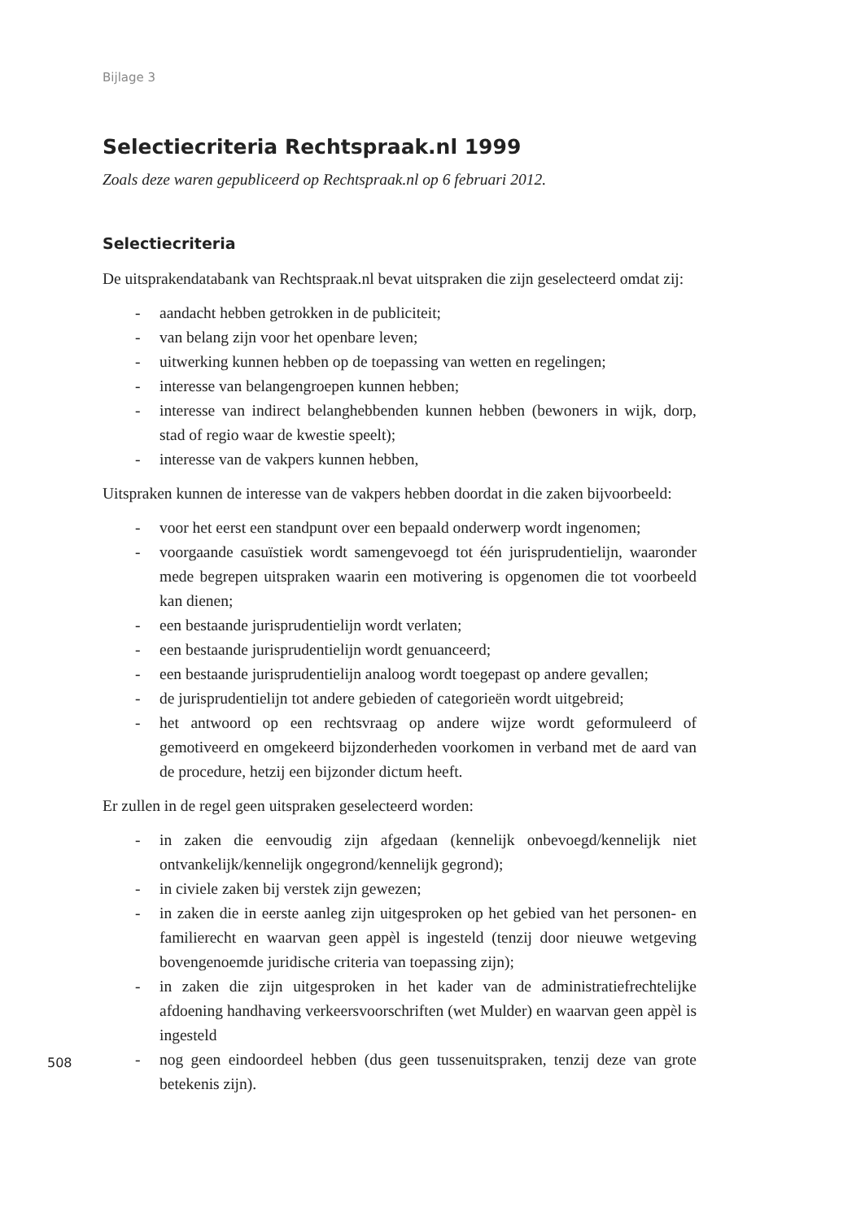Bijlage 3
Selectiecriteria Rechtspraak.nl 1999
Zoals deze waren gepubliceerd op Rechtspraak.nl op 6 februari 2012.
Selectiecriteria
De uitsprakendatabank van Rechtspraak.nl bevat uitspraken die zijn geselecteerd omdat zij:
- aandacht hebben getrokken in de publiciteit;
- van belang zijn voor het openbare leven;
- uitwerking kunnen hebben op de toepassing van wetten en regelingen;
- interesse van belangengroepen kunnen hebben;
- interesse van indirect belanghebbenden kunnen hebben (bewoners in wijk, dorp, stad of regio waar de kwestie speelt);
- interesse van de vakpers kunnen hebben,
Uitspraken kunnen de interesse van de vakpers hebben doordat in die zaken bijvoorbeeld:
- voor het eerst een standpunt over een bepaald onderwerp wordt ingenomen;
- voorgaande casuïstiek wordt samengevoegd tot één jurisprudentielijn, waar­onder mede begrepen uitspraken waarin een motivering is opgenomen die tot voorbeeld kan dienen;
- een bestaande jurisprudentielijn wordt verlaten;
- een bestaande jurisprudentielijn wordt genuanceerd;
- een bestaande jurisprudentielijn analoog wordt toegepast op andere gevallen;
- de jurisprudentielijn tot andere gebieden of categorieën wordt uitgebreid;
- het antwoord op een rechtsvraag op andere wijze wordt geformuleerd of gemotiveerd en omgekeerd bijzonderheden voorkomen in verband met de aard van de procedure, hetzij een bijzonder dictum heeft.
Er zullen in de regel geen uitspraken geselecteerd worden:
- in zaken die eenvoudig zijn afgedaan (kennelijk onbevoegd/kennelijk niet ontvankelijk/kennelijk ongegrond/kennelijk gegrond);
- in civiele zaken bij verstek zijn gewezen;
- in zaken die in eerste aanleg zijn uitgesproken op het gebied van het perso­nen- en familierecht en waarvan geen appèl is ingesteld (tenzij door nieuwe wetgeving bovengenoemde juridische criteria van toepassing zijn);
- in zaken die zijn uitgesproken in het kader van de administratiefrechtelijke afdoening handhaving verkeersvoorschriften (wet Mulder) en waarvan geen appèl is ingesteld
- nog geen eindoordeel hebben (dus geen tussenuitspraken, tenzij deze van grote betekenis zijn).
508